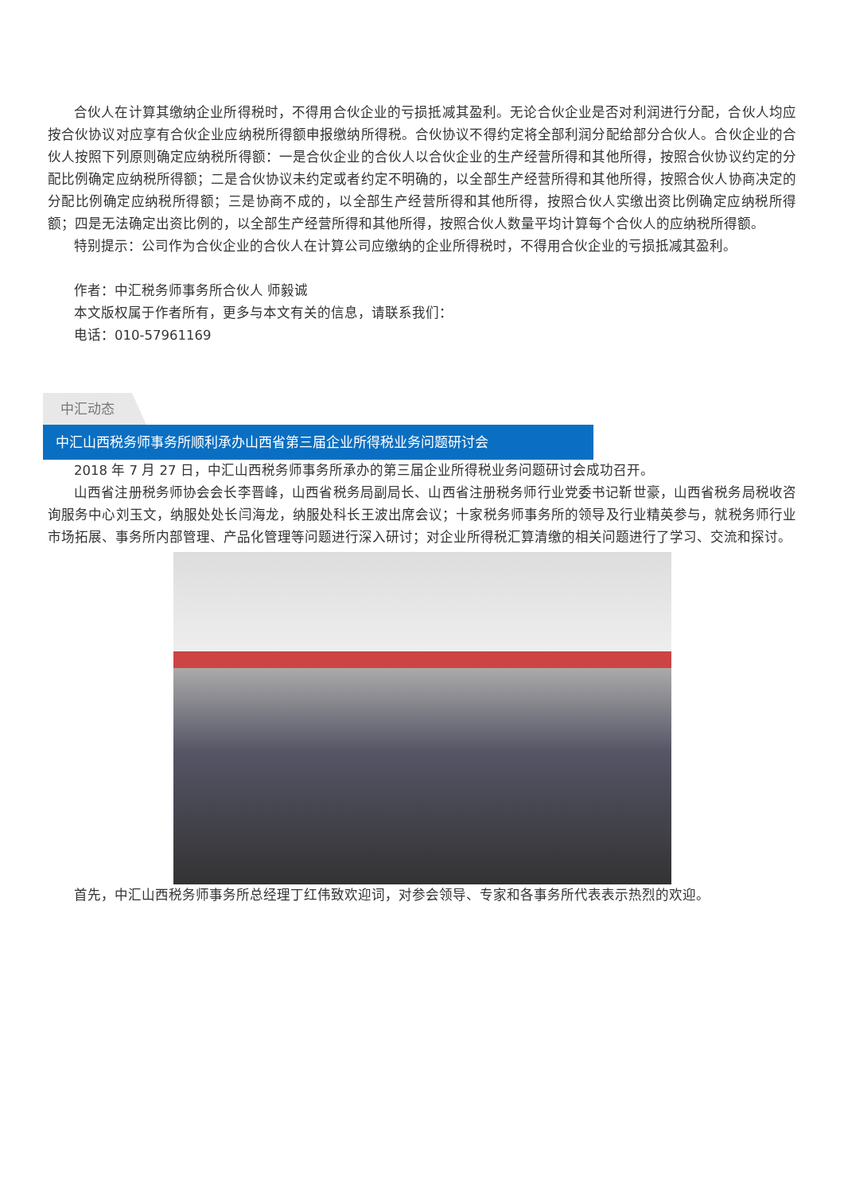合伙人在计算其缴纳企业所得税时，不得用合伙企业的亏损抵减其盈利。无论合伙企业是否对利润进行分配，合伙人均应按合伙协议对应享有合伙企业应纳税所得额申报缴纳所得税。合伙协议不得约定将全部利润分配给部分合伙人。合伙企业的合伙人按照下列原则确定应纳税所得额：一是合伙企业的合伙人以合伙企业的生产经营所得和其他所得，按照合伙协议约定的分配比例确定应纳税所得额；二是合伙协议未约定或者约定不明确的，以全部生产经营所得和其他所得，按照合伙人协商决定的分配比例确定应纳税所得额；三是协商不成的，以全部生产经营所得和其他所得，按照合伙人实缴出资比例确定应纳税所得额；四是无法确定出资比例的，以全部生产经营所得和其他所得，按照合伙人数量平均计算每个合伙人的应纳税所得额。
特别提示：公司作为合伙企业的合伙人在计算公司应缴纳的企业所得税时，不得用合伙企业的亏损抵减其盈利。
作者：中汇税务师事务所合伙人 师毅诚
本文版权属于作者所有，更多与本文有关的信息，请联系我们：
电话：010-57961169
中汇动态
中汇山西税务师事务所顺利承办山西省第三届企业所得税业务问题研讨会
2018 年 7 月 27 日，中汇山西税务师事务所承办的第三届企业所得税业务问题研讨会成功召开。
山西省注册税务师协会会长李晋峰，山西省税务局副局长、山西省注册税务师行业党委书记靳世豪，山西省税务局税收咨询服务中心刘玉文，纳服处处长闫海龙，纳服处科长王波出席会议；十家税务师事务所的领导及行业精英参与，就税务师行业市场拓展、事务所内部管理、产品化管理等问题进行深入研讨；对企业所得税汇算清缴的相关问题进行了学习、交流和探讨。
首先，中汇山西税务师事务所总经理丁红伟致欢迎词，对参会领导、专家和各事务所代表表示热烈的欢迎。